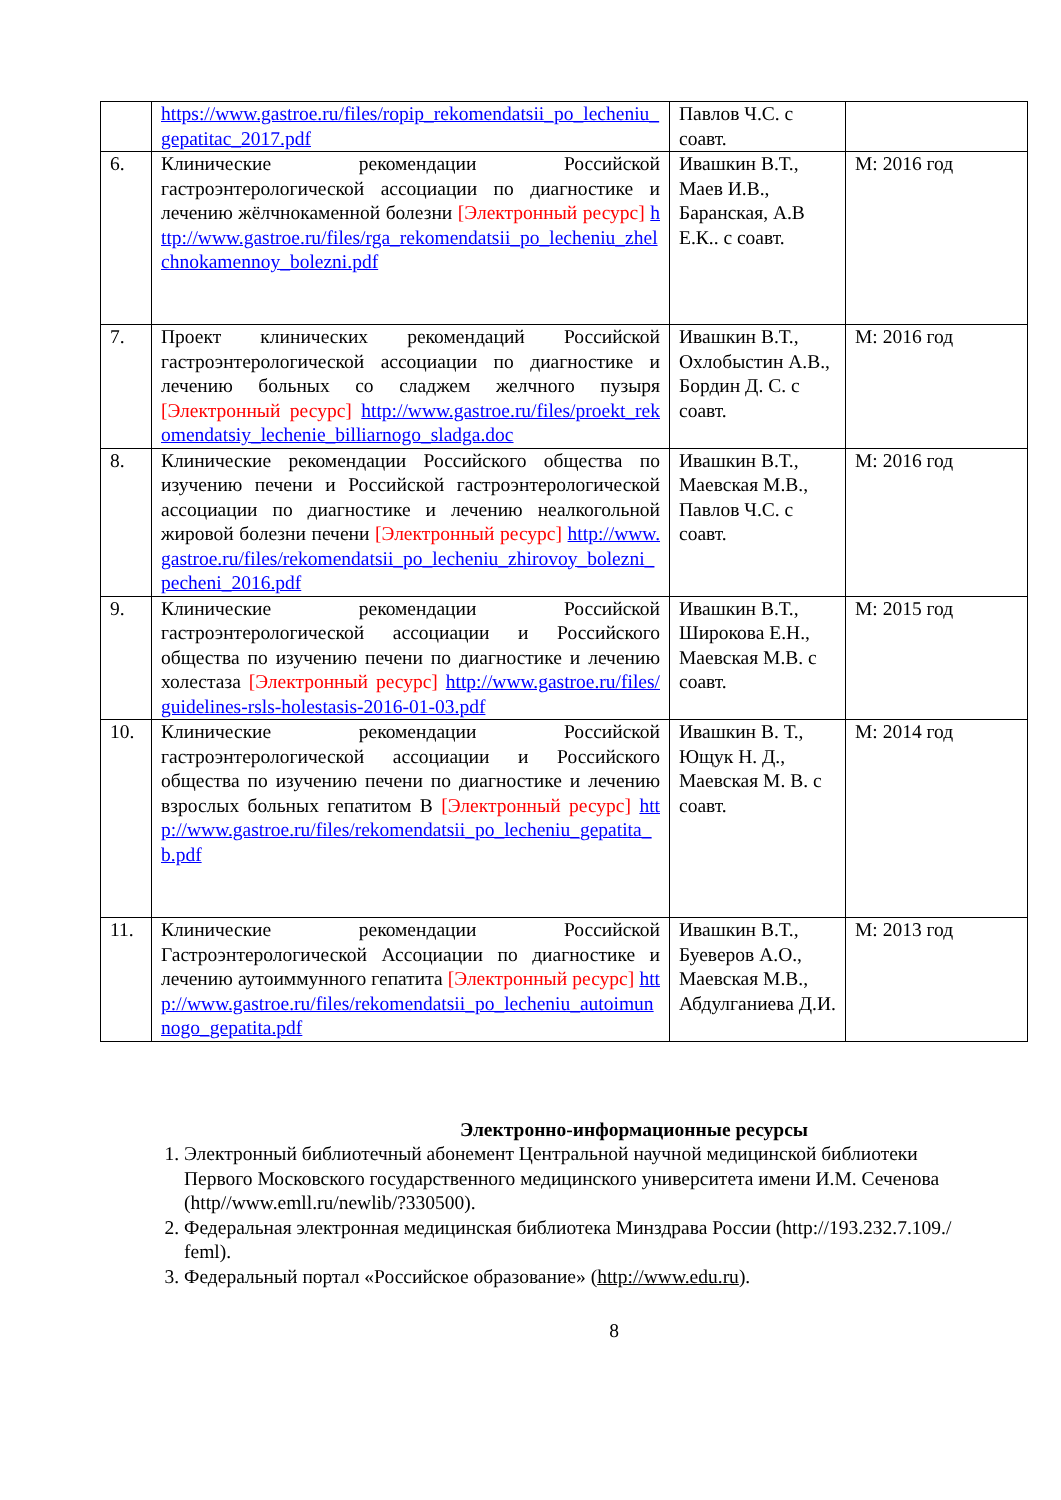| | https://www.gastroe.ru/files/ropip_rekomendatsii_po_lecheniu_gepatitac_2017.pdf | Павлов Ч.С. с соавт. | |
| 6. | Клинические рекомендации Российской гастроэнтерологической ассоциации по диагностике и лечению жёлчнокаменной болезни [Электронный ресурс] http://www.gastroe.ru/files/rga_rekomendatsii_po_lecheniu_zhelchnokamennoy_bolezni.pdf | Ивашкин В.Т., Маев И.В., Баранская, А.В Е.К.. с соавт. | М: 2016 год |
| 7. | Проект клинических рекомендаций Российской гастроэнтерологической ассоциации по диагностике и лечению больных со сладжем желчного пузыря [Электронный ресурс] http://www.gastroe.ru/files/proekt_rekomendatsiy_lechenie_billiarnogo_sladga.doc | Ивашкин В.Т., Охлобыстин А.В., Бордин Д. С. с соавт. | М: 2016 год |
| 8. | Клинические рекомендации Российского общества по изучению печени и Российской гастроэнтерологической ассоциации по диагностике и лечению неалкогольной жировой болезни печени [Электронный ресурс] http://www.gastroe.ru/files/rekomendatsii_po_lecheniu_zhirovoy_bolezni_pecheni_2016.pdf | Ивашкин В.Т., Маевская М.В., Павлов Ч.С. с соавт. | М: 2016 год |
| 9. | Клинические рекомендации Российской гастроэнтерологической ассоциации и Российского общества по изучению печени по диагностике и лечению холестаза [Электронный ресурс] http://www.gastroe.ru/files/guidelines-rsls-holestasis-2016-01-03.pdf | Ивашкин В.Т., Широкова Е.Н., Маевская М.В. с соавт. | М: 2015 год |
| 10. | Клинические рекомендации Российской гастроэнтерологической ассоциации и Российского общества по изучению печени по диагностике и лечению взрослых больных гепатитом В [Электронный ресурс] http://www.gastroe.ru/files/rekomendatsii_po_lecheniu_gepatita_b.pdf | Ивашкин В. Т., Ющук Н. Д., Маевская М. В. с соавт. | М: 2014 год |
| 11. | Клинические рекомендации Российской Гастроэнтерологической Ассоциации по диагностике и лечению аутоиммунного гепатита [Электронный ресурс] http://www.gastroe.ru/files/rekomendatsii_po_lecheniu_autoimunnogo_gepatita.pdf | Ивашкин В.Т., Буеверов А.О., Маевская М.В., Абдулганиева Д.И. | М: 2013 год |
Электронно-информационные ресурсы
1. Электронный библиотечный абонемент Центральной научной медицинской библиотеки Первого Московского государственного медицинского университета имени И.М. Сеченова (http//www.emll.ru/newlib/?330500).
2. Федеральная электронная медицинская библиотека Минздрава России (http://193.232.7.109./ feml).
3. Федеральный портал «Российское образование» (http://www.edu.ru).
8